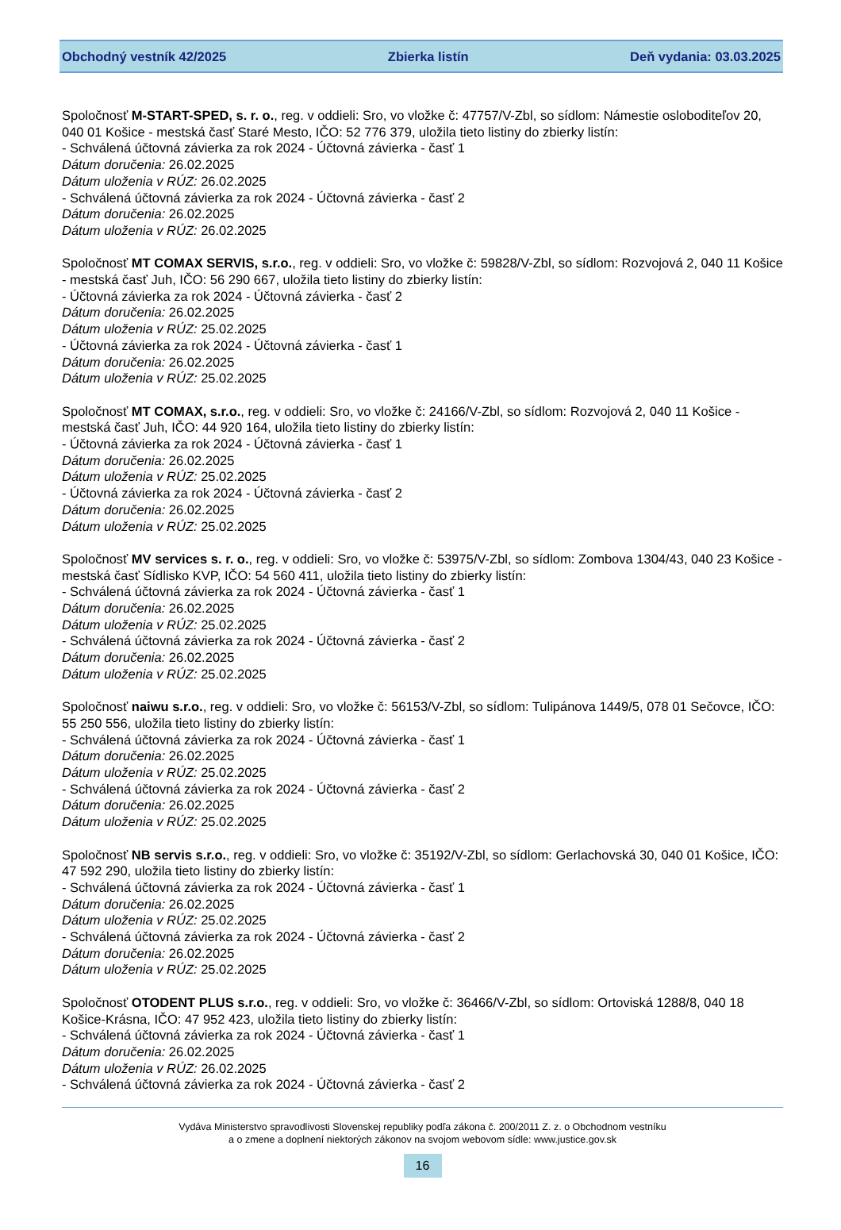Obchodný vestník 42/2025 Zbierka listín Deň vydania: 03.03.2025
Spoločnosť M-START-SPED, s. r. o., reg. v oddieli: Sro, vo vložke č: 47757/V-Zbl, so sídlom: Námestie osloboditeľov 20, 040 01 Košice - mestská časť Staré Mesto, IČO: 52 776 379, uložila tieto listiny do zbierky listín:
- Schválená účtovná závierka za rok 2024 - Účtovná závierka - časť 1
Dátum doručenia: 26.02.2025
Dátum uloženia v RÚZ: 26.02.2025
- Schválená účtovná závierka za rok 2024 - Účtovná závierka - časť 2
Dátum doručenia: 26.02.2025
Dátum uloženia v RÚZ: 26.02.2025
Spoločnosť MT COMAX SERVIS, s.r.o., reg. v oddieli: Sro, vo vložke č: 59828/V-Zbl, so sídlom: Rozvojová 2, 040 11 Košice - mestská časť Juh, IČO: 56 290 667, uložila tieto listiny do zbierky listín:
- Účtovná závierka za rok 2024 - Účtovná závierka - časť 2
Dátum doručenia: 26.02.2025
Dátum uloženia v RÚZ: 25.02.2025
- Účtovná závierka za rok 2024 - Účtovná závierka - časť 1
Dátum doručenia: 26.02.2025
Dátum uloženia v RÚZ: 25.02.2025
Spoločnosť MT COMAX, s.r.o., reg. v oddieli: Sro, vo vložke č: 24166/V-Zbl, so sídlom: Rozvojová 2, 040 11 Košice - mestská časť Juh, IČO: 44 920 164, uložila tieto listiny do zbierky listín:
- Účtovná závierka za rok 2024 - Účtovná závierka - časť 1
Dátum doručenia: 26.02.2025
Dátum uloženia v RÚZ: 25.02.2025
- Účtovná závierka za rok 2024 - Účtovná závierka - časť 2
Dátum doručenia: 26.02.2025
Dátum uloženia v RÚZ: 25.02.2025
Spoločnosť MV services s. r. o., reg. v oddieli: Sro, vo vložke č: 53975/V-Zbl, so sídlom: Zombova 1304/43, 040 23 Košice - mestská časť Sídlisko KVP, IČO: 54 560 411, uložila tieto listiny do zbierky listín:
- Schválená účtovná závierka za rok 2024 - Účtovná závierka - časť 1
Dátum doručenia: 26.02.2025
Dátum uloženia v RÚZ: 25.02.2025
- Schválená účtovná závierka za rok 2024 - Účtovná závierka - časť 2
Dátum doručenia: 26.02.2025
Dátum uloženia v RÚZ: 25.02.2025
Spoločnosť naiwu s.r.o., reg. v oddieli: Sro, vo vložke č: 56153/V-Zbl, so sídlom: Tulipánova 1449/5, 078 01 Sečovce, IČO: 55 250 556, uložila tieto listiny do zbierky listín:
- Schválená účtovná závierka za rok 2024 - Účtovná závierka - časť 1
Dátum doručenia: 26.02.2025
Dátum uloženia v RÚZ: 25.02.2025
- Schválená účtovná závierka za rok 2024 - Účtovná závierka - časť 2
Dátum doručenia: 26.02.2025
Dátum uloženia v RÚZ: 25.02.2025
Spoločnosť NB servis s.r.o., reg. v oddieli: Sro, vo vložke č: 35192/V-Zbl, so sídlom: Gerlachovská 30, 040 01 Košice, IČO: 47 592 290, uložila tieto listiny do zbierky listín:
- Schválená účtovná závierka za rok 2024 - Účtovná závierka - časť 1
Dátum doručenia: 26.02.2025
Dátum uloženia v RÚZ: 25.02.2025
- Schválená účtovná závierka za rok 2024 - Účtovná závierka - časť 2
Dátum doručenia: 26.02.2025
Dátum uloženia v RÚZ: 25.02.2025
Spoločnosť OTODENT PLUS s.r.o., reg. v oddieli: Sro, vo vložke č: 36466/V-Zbl, so sídlom: Ortoviská 1288/8, 040 18 Košice-Krásna, IČO: 47 952 423, uložila tieto listiny do zbierky listín:
- Schválená účtovná závierka za rok 2024 - Účtovná závierka - časť 1
Dátum doručenia: 26.02.2025
Dátum uloženia v RÚZ: 26.02.2025
- Schválená účtovná závierka za rok 2024 - Účtovná závierka - časť 2
Vydáva Ministerstvo spravodlivosti Slovenskej republiky podľa zákona č. 200/2011 Z. z. o Obchodnom vestníku
a o zmene a doplnení niektorých zákonov na svojom webovom sídle: www.justice.gov.sk
16